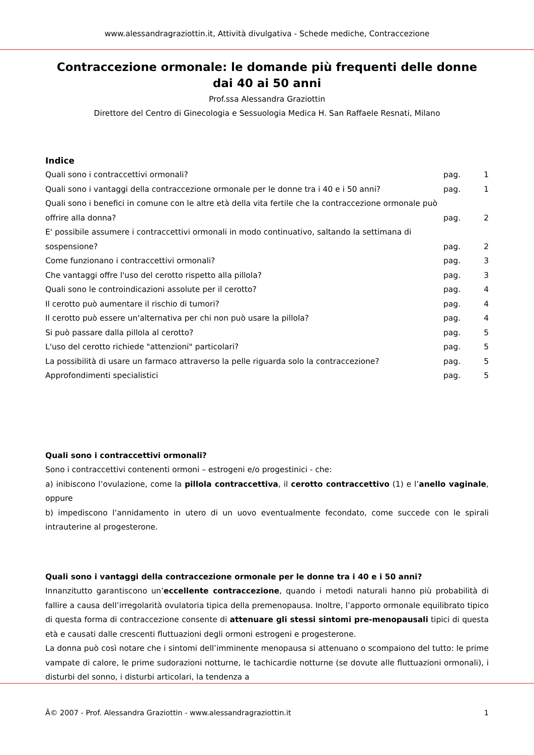www.alessandragraziottin.it, Attività divulgativa - Schede mediche, Contraccezione
Contraccezione ormonale: le domande più frequenti delle donne dai 40 ai 50 anni
Prof.ssa Alessandra Graziottin
Direttore del Centro di Ginecologia e Sessuologia Medica H. San Raffaele Resnati, Milano
Indice
| Quali sono i contraccettivi ormonali? | pag. | 1 |
| Quali sono i vantaggi della contraccezione ormonale per le donne tra i 40 e i 50 anni? | pag. | 1 |
| Quali sono i benefici in comune con le altre età della vita fertile che la contraccezione ormonale può offrire alla donna? | pag. | 2 |
| E' possibile assumere i contraccettivi ormonali in modo continuativo, saltando la settimana di sospensione? | pag. | 2 |
| Come funzionano i contraccettivi ormonali? | pag. | 3 |
| Che vantaggi offre l'uso del cerotto rispetto alla pillola? | pag. | 3 |
| Quali sono le controindicazioni assolute per il cerotto? | pag. | 4 |
| Il cerotto può aumentare il rischio di tumori? | pag. | 4 |
| Il cerotto può essere un'alternativa per chi non può usare la pillola? | pag. | 4 |
| Si può passare dalla pillola al cerotto? | pag. | 5 |
| L'uso del cerotto richiede "attenzioni" particolari? | pag. | 5 |
| La possibilità di usare un farmaco attraverso la pelle riguarda solo la contraccezione? | pag. | 5 |
| Approfondimenti specialistici | pag. | 5 |
Quali sono i contraccettivi ormonali?
Sono i contraccettivi contenenti ormoni – estrogeni e/o progestinici - che:
a) inibiscono l’ovulazione, come la pillola contraccettiva, il cerotto contraccettivo (1) e l’anello vaginale, oppure
b) impediscono l’annidamento in utero di un uovo eventualmente fecondato, come succede con le spirali intrauterine al progesterone.
Quali sono i vantaggi della contraccezione ormonale per le donne tra i 40 e i 50 anni?
Innanzitutto garantiscono un’eccellente contraccezione, quando i metodi naturali hanno più probabilità di fallire a causa dell’irregolarità ovulatoria tipica della premenopausa. Inoltre, l’apporto ormonale equilibrato tipico di questa forma di contraccezione consente di attenuare gli stessi sintomi pre-menopausali tipici di questa età e causati dalle crescenti fluttuazioni degli ormoni estrogeni e progesterone.
La donna può così notare che i sintomi dell’imminente menopausa si attenuano o scompaiono del tutto: le prime vampate di calore, le prime sudorazioni notturne, le tachicardie notturne (se dovute alle fluttuazioni ormonali), i disturbi del sonno, i disturbi articolari, la tendenza a
Â© 2007 - Prof. Alessandra Graziottin - www.alessandragraziottin.it 1